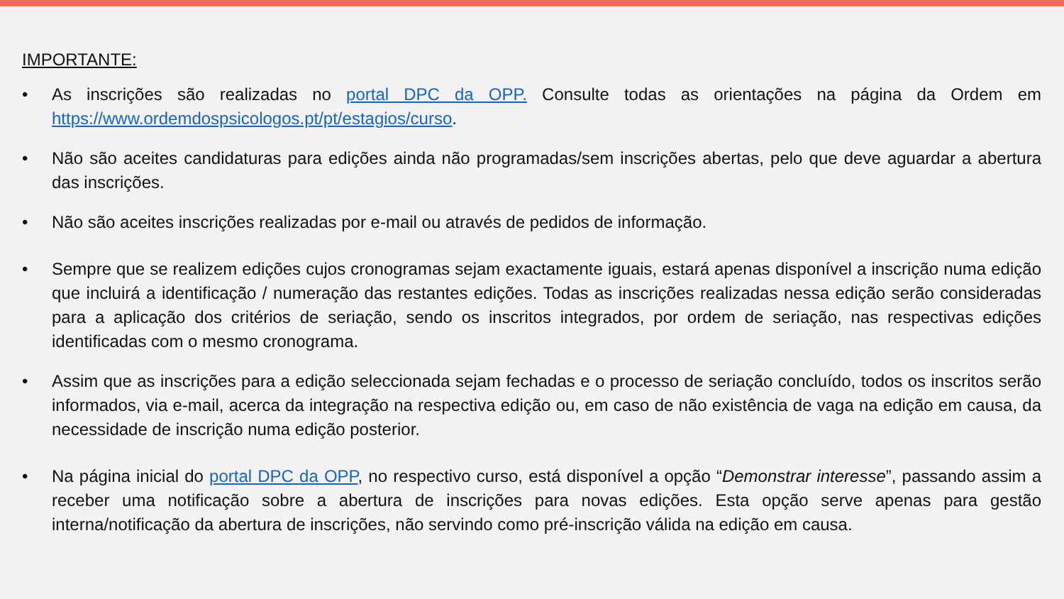IMPORTANTE:
• As inscrições são realizadas no portal DPC da OPP. Consulte todas as orientações na página da Ordem em https://www.ordemdospsicologos.pt/pt/estagios/curso.
• Não são aceites candidaturas para edições ainda não programadas/sem inscrições abertas, pelo que deve aguardar a abertura das inscrições.
• Não são aceites inscrições realizadas por e-mail ou através de pedidos de informação.
• Sempre que se realizem edições cujos cronogramas sejam exactamente iguais, estará apenas disponível a inscrição numa edição que incluirá a identificação / numeração das restantes edições. Todas as inscrições realizadas nessa edição serão consideradas para a aplicação dos critérios de seriação, sendo os inscritos integrados, por ordem de seriação, nas respectivas edições identificadas com o mesmo cronograma.
• Assim que as inscrições para a edição seleccionada sejam fechadas e o processo de seriação concluído, todos os inscritos serão informados, via e-mail, acerca da integração na respectiva edição ou, em caso de não existência de vaga na edição em causa, da necessidade de inscrição numa edição posterior.
• Na página inicial do portal DPC da OPP, no respectivo curso, está disponível a opção “Demonstrar interesse”, passando assim a receber uma notificação sobre a abertura de inscrições para novas edições. Esta opção serve apenas para gestão interna/notificação da abertura de inscrições, não servindo como pré-inscrição válida na edição em causa.